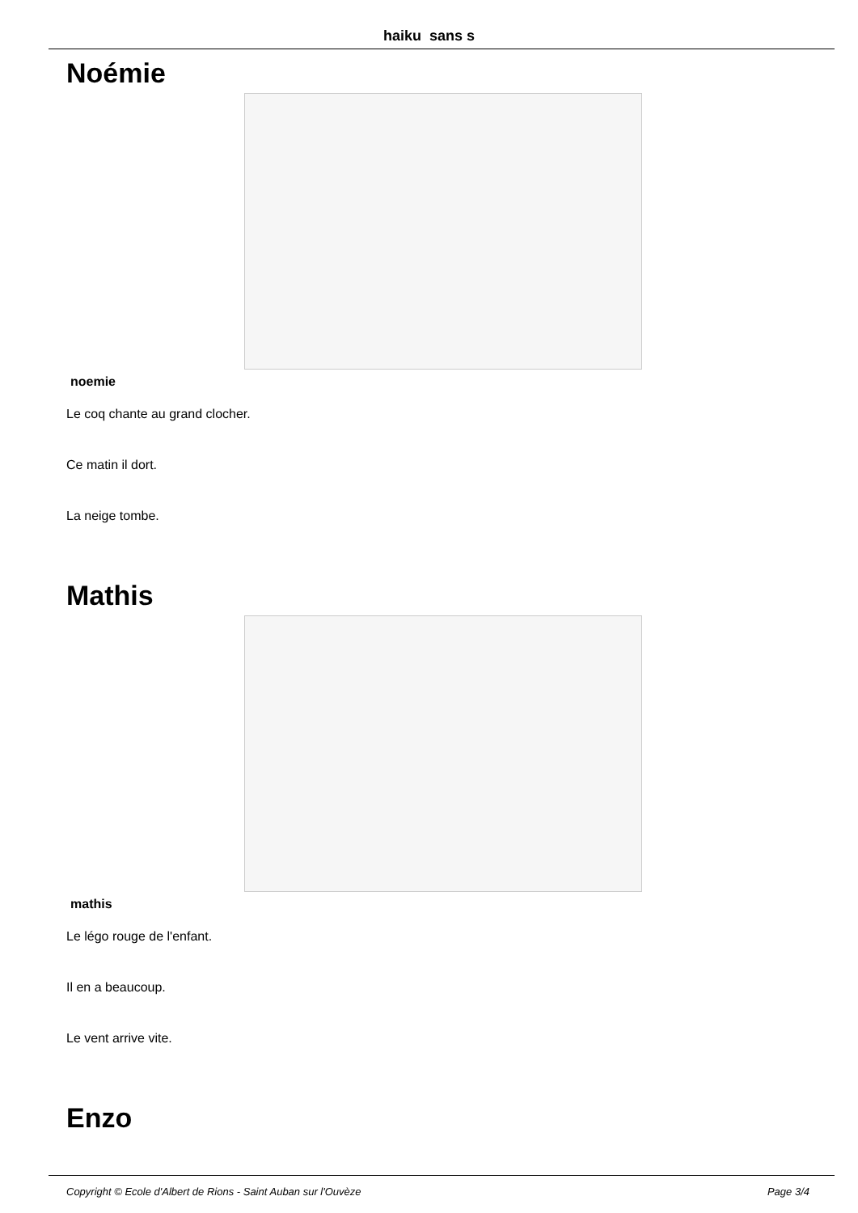haiku sans s
Noémie
noemie
Le coq chante au grand clocher.
Ce matin il dort.
La neige tombe.
Mathis
mathis
Le légo rouge de l'enfant.
Il en a beaucoup.
Le vent arrive vite.
Enzo
Copyright © Ecole d'Albert de Rions - Saint Auban sur l'Ouvèze Page 3/4